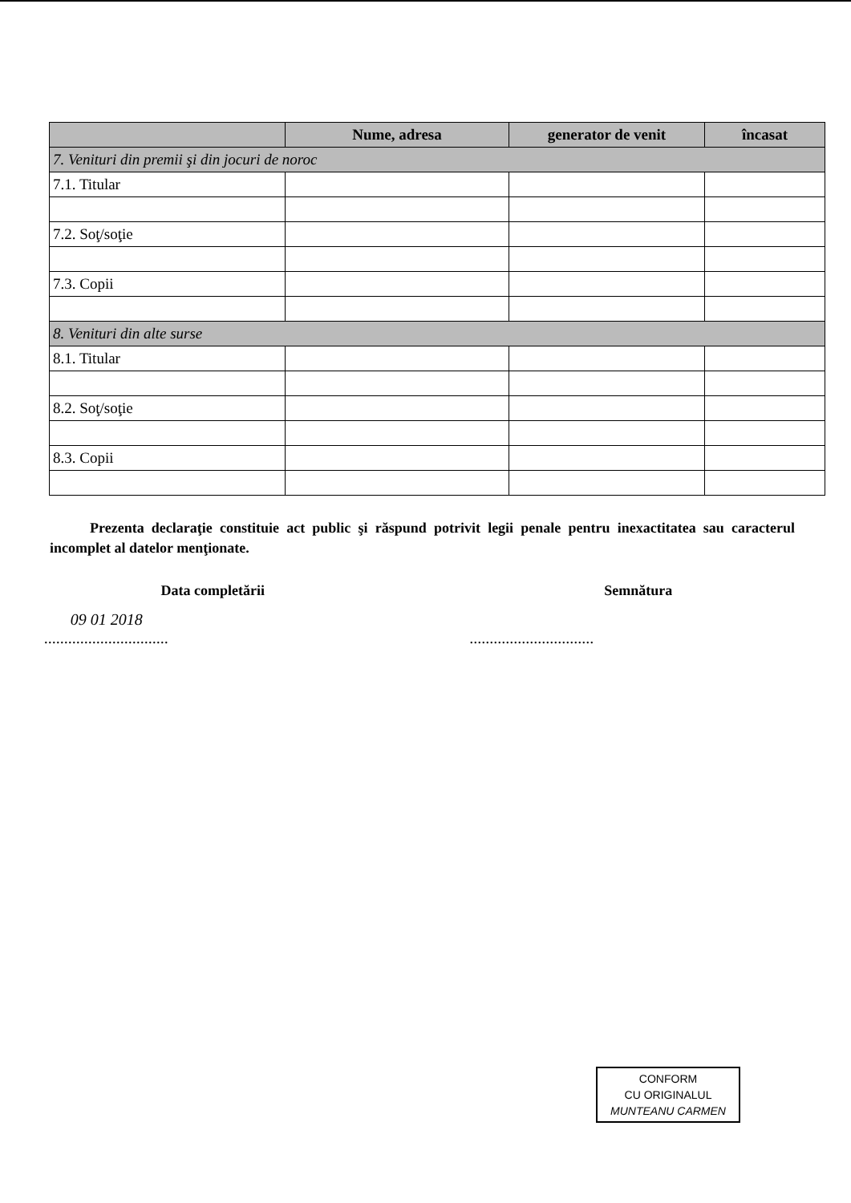| | Nume, adresa | generator de venit | încasat |
| --- | --- | --- | --- |
| 7. Venituri din premii şi din jocuri de noroc | | | |
| 7.1. Titular | | | |
| 7.2. Soţ/soţie | | | |
| 7.3. Copii | | | |
| 8. Venituri din alte surse | | | |
| 8.1. Titular | | | |
| 8.2. Soţ/soţie | | | |
| 8.3. Copii | | | |
Prezenta declaraţie constituie act public şi răspund potrivit legii penale pentru inexactitatea sau caracterul incomplet al datelor menţionate.
Data completării
09 01 2018
...............................
Semnătura
...............................
CONFORM
CU ORIGINALUL
MUNTEANU CARMEN